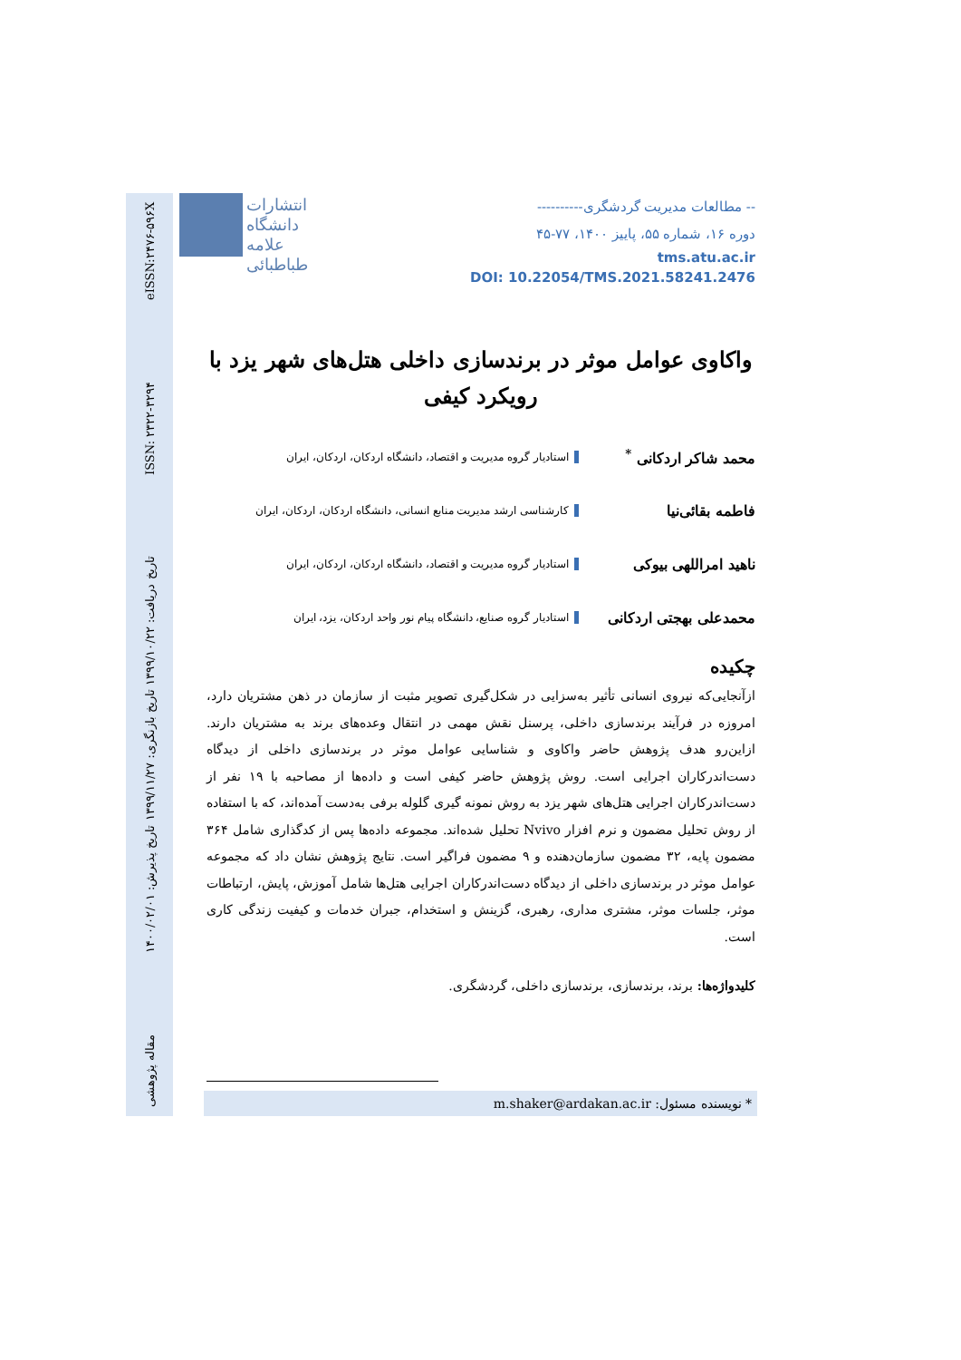مقاله پژوهشی تاریخ دریافت: ۱۳۹۹/۱۰/۲۲ تاریخ بازنگری: ۱۳۹۹/۱۱/۲۷ تاریخ پذیرش: ۱۴۰۰/۰۲/۰۱ ISSN: ۲۳۲۲-۳۲۹۴ eISSN:۲۴۷۶-۵۹۶X
انتشارات دانشگاه علامه طباطبائی
-- مطالعات مدیریت گردشگری----------
دوره ۱۶، شماره ۵۵، پاییز ۱۴۰۰، ۷۷-۴۵
tms.atu.ac.ir
DOI: 10.22054/TMS.2021.58241.2476
واکاوی عوامل موثر در برندسازی داخلی هتل‌های شهر یزد با رویکرد کیفی
محمد شاکر اردکانی <sup>*</sup>
استادیار گروه مدیریت و اقتصاد، دانشگاه اردکان، اردکان، ایران
فاطمه بقائی‌نیا
کارشناسی ارشد مدیریت منابع انسانی، دانشگاه اردکان، اردکان، ایران
ناهید امراللهی بیوکی
استادیار گروه مدیریت و اقتصاد، دانشگاه اردکان، اردکان، ایران
محمدعلی بهجتی اردکانی
استادیار گروه صنایع، دانشگاه پیام نور واحد اردکان، یزد، ایران
چکیده
ازآنجایی‌که نیروی انسانی تأثیر به‌سزایی در شکل‌گیری تصویر مثبت از سازمان در ذهن مشتریان دارد، امروزه در فرآیند برندسازی داخلی، پرسنل نقش مهمی در انتقال وعده‌های برند به مشتریان دارند. ازاین‌رو هدف پژوهش حاضر واکاوی و شناسایی عوامل موثر در برندسازی داخلی از دیدگاه دست‌اندرکاران اجرایی است. روش پژوهش حاضر کیفی است و داده‌ها از مصاحبه با ۱۹ نفر از دست‌اندرکاران اجرایی هتل‌های شهر یزد به روش نمونه گیری گلوله برفی به‌دست آمده‌اند، که با استفاده از روش تحلیل مضمون و نرم افزار Nvivo تحلیل شده‌اند. مجموعه داده‌ها پس از کدگذاری شامل ۳۶۴ مضمون پایه، ۳۲ مضمون سازمان‌دهنده و ۹ مضمون فراگیر است. نتایج پژوهش نشان داد که مجموعه عوامل موثر در برندسازی داخلی از دیدگاه دست‌اندرکاران اجرایی هتل‌ها شامل آموزش، پایش، ارتباطات موثر، جلسات موثر، مشتری مداری، رهبری، گزینش و استخدام، جبران خدمات و کیفیت زندگی کاری است.
کلیدواژه‌ها: برند، برندسازی، برندسازی داخلی، گردشگری.
* نویسنده مسئول: m.shaker@ardakan.ac.ir